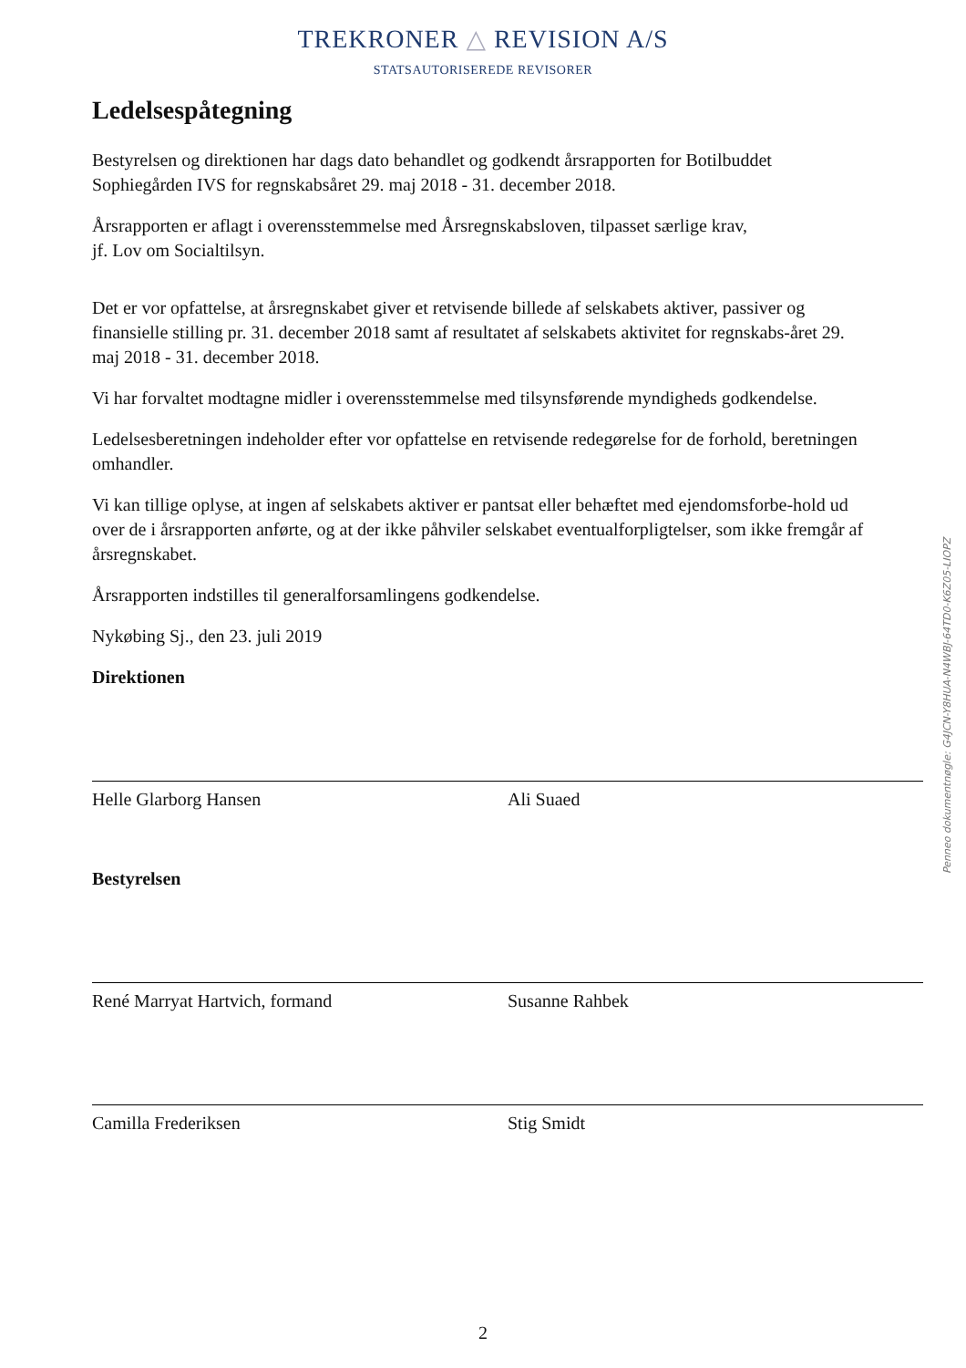TREKRONER △ REVISION A/S
STATSAUTORISEREDE REVISORER
Ledelsespåtegning
Bestyrelsen og direktionen har dags dato behandlet og godkendt årsrapporten for Botilbuddet Sophiegården IVS for regnskabsåret 29. maj 2018 - 31. december 2018.
Årsrapporten er aflagt i overensstemmelse med Årsregnskabsloven, tilpasset særlige krav,
jf. Lov om Socialtilsyn.
Det er vor opfattelse, at årsregnskabet giver et retvisende billede af selskabets aktiver, passiver og finansielle stilling pr. 31. december 2018 samt af resultatet af selskabets aktivitet for regnskabs-året 29. maj 2018 - 31. december 2018.
Vi har forvaltet modtagne midler i overensstemmelse med tilsynsførende myndigheds godkendelse.
Ledelsesberetningen indeholder efter vor opfattelse en retvisende redegørelse for de forhold, beretningen omhandler.
Vi kan tillige oplyse, at ingen af selskabets aktiver er pantsat eller behæftet med ejendomsforbe-hold ud over de i årsrapporten anførte, og at der ikke påhviler selskabet eventualforpligtelser, som ikke fremgår af årsregnskabet.
Årsrapporten indstilles til generalforsamlingens godkendelse.
Nykøbing Sj., den 23. juli 2019
Direktionen
Helle Glarborg Hansen Ali Suaed
Bestyrelsen
René Marryat Hartvich, formand Susanne Rahbek
Camilla Frederiksen Stig Smidt
Penneo dokumentnøgle: G4JCN-Y8HUA-N4WBJ-64TD0-K6Z05-LIOPZ
2